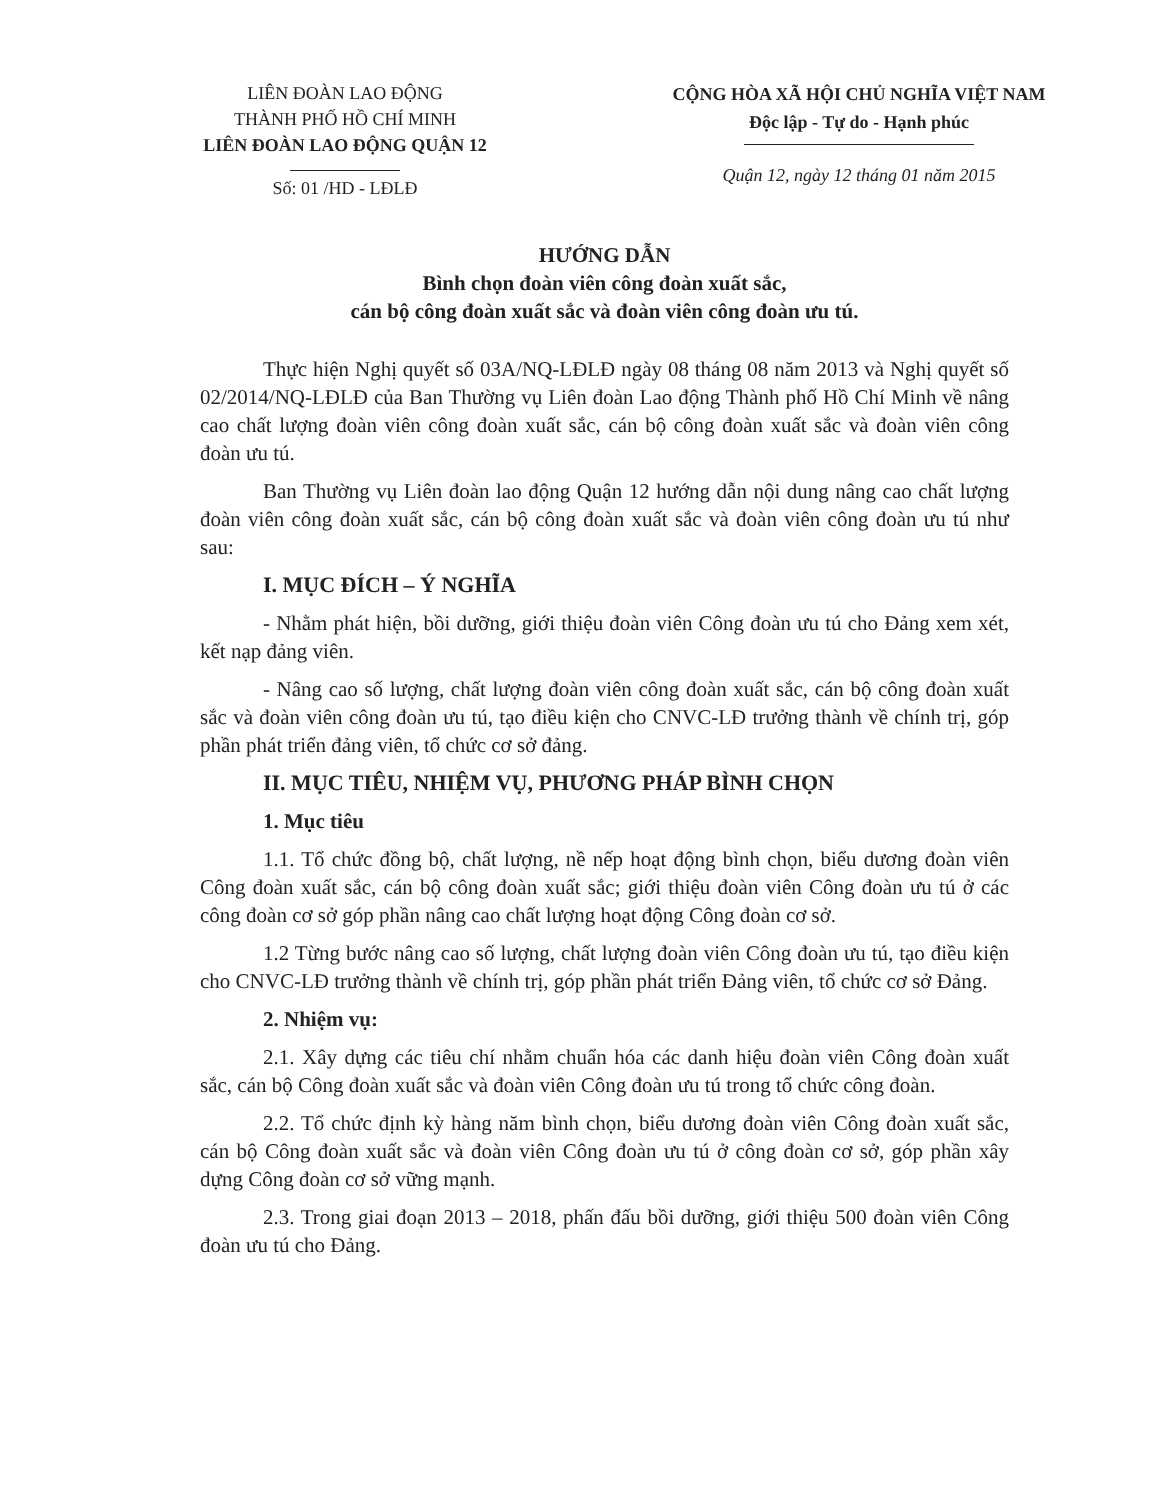LIÊN ĐOÀN LAO ĐỘNG
THÀNH PHỐ HỒ CHÍ MINH
LIÊN ĐOÀN LAO ĐỘNG QUẬN 12
Số: 01 /HD - LĐLĐ
CỘNG HÒA XÃ HỘI CHỦ NGHĨA VIỆT NAM
Độc lập - Tự do - Hạnh phúc
Quận 12, ngày 12 tháng 01 năm 2015
HƯỚNG DẪN
Bình chọn đoàn viên công đoàn xuất sắc,
cán bộ công đoàn xuất sắc và đoàn viên công đoàn ưu tú.
Thực hiện Nghị quyết số 03A/NQ-LĐLĐ ngày 08 tháng 08 năm 2013 và Nghị quyết số 02/2014/NQ-LĐLĐ của Ban Thường vụ Liên đoàn Lao động Thành phố Hồ Chí Minh về nâng cao chất lượng đoàn viên công đoàn xuất sắc, cán bộ công đoàn xuất sắc và đoàn viên công đoàn ưu tú.
Ban Thường vụ Liên đoàn lao động Quận 12 hướng dẫn nội dung nâng cao chất lượng đoàn viên công đoàn xuất sắc, cán bộ công đoàn xuất sắc và đoàn viên công đoàn ưu tú như sau:
I. MỤC ĐÍCH – Ý NGHĨA
- Nhằm phát hiện, bồi dưỡng, giới thiệu đoàn viên Công đoàn ưu tú cho Đảng xem xét, kết nạp đảng viên.
- Nâng cao số lượng, chất lượng đoàn viên công đoàn xuất sắc, cán bộ công đoàn xuất sắc và đoàn viên công đoàn ưu tú, tạo điều kiện cho CNVC-LĐ trưởng thành về chính trị, góp phần phát triển đảng viên, tổ chức cơ sở đảng.
II. MỤC TIÊU, NHIỆM VỤ, PHƯƠNG PHÁP BÌNH CHỌN
1. Mục tiêu
1.1. Tổ chức đồng bộ, chất lượng, nề nếp hoạt động bình chọn, biểu dương đoàn viên Công đoàn xuất sắc, cán bộ công đoàn xuất sắc; giới thiệu đoàn viên Công đoàn ưu tú ở các công đoàn cơ sở góp phần nâng cao chất lượng hoạt động Công đoàn cơ sở.
1.2 Từng bước nâng cao số lượng, chất lượng đoàn viên Công đoàn ưu tú, tạo điều kiện cho CNVC-LĐ trưởng thành về chính trị, góp phần phát triển Đảng viên, tổ chức cơ sở Đảng.
2. Nhiệm vụ:
2.1. Xây dựng các tiêu chí nhằm chuẩn hóa các danh hiệu đoàn viên Công đoàn xuất sắc, cán bộ Công đoàn xuất sắc và đoàn viên Công đoàn ưu tú trong tổ chức công đoàn.
2.2. Tổ chức định kỳ hàng năm bình chọn, biểu dương đoàn viên Công đoàn xuất sắc, cán bộ Công đoàn xuất sắc và đoàn viên Công đoàn ưu tú ở công đoàn cơ sở, góp phần xây dựng Công đoàn cơ sở vững mạnh.
2.3. Trong giai đoạn 2013 – 2018, phấn đấu bồi dưỡng, giới thiệu 500 đoàn viên Công đoàn ưu tú cho Đảng.